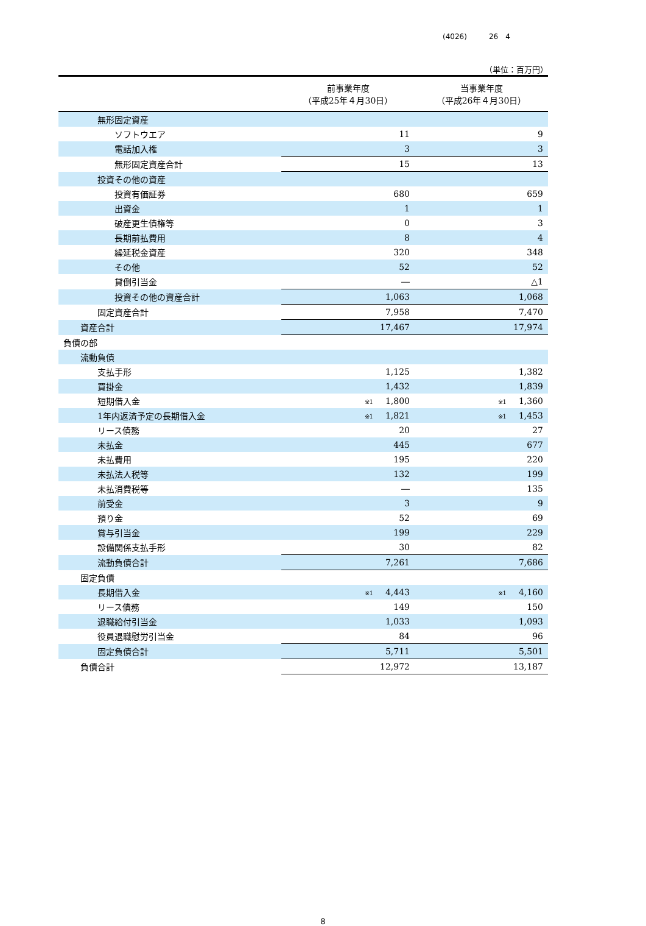(4026)　　　26　4
（単位：百万円）
| | 前事業年度 （平成25年４月30日） | 当事業年度 （平成26年４月30日） |
| --- | --- | --- |
| 無形固定資産 | | |
| ソフトウエア | 11 | 9 |
| 電話加入権 | 3 | 3 |
| 無形固定資産合計 | 15 | 13 |
| 投資その他の資産 | | |
| 投資有価証券 | 680 | 659 |
| 出資金 | 1 | 1 |
| 破産更生債権等 | 0 | 3 |
| 長期前払費用 | 8 | 4 |
| 繰延税金資産 | 320 | 348 |
| その他 | 52 | 52 |
| 貸倒引当金 | ― | △1 |
| 投資その他の資産合計 | 1,063 | 1,068 |
| 固定資産合計 | 7,958 | 7,470 |
| 資産合計 | 17,467 | 17,974 |
| 負債の部 | | |
| 流動負債 | | |
| 支払手形 | 1,125 | 1,382 |
| 買掛金 | 1,432 | 1,839 |
| 短期借入金 | ※1 1,800 | ※1 1,360 |
| 1年内返済予定の長期借入金 | ※1 1,821 | ※1 1,453 |
| リース債務 | 20 | 27 |
| 未払金 | 445 | 677 |
| 未払費用 | 195 | 220 |
| 未払法人税等 | 132 | 199 |
| 未払消費税等 | ― | 135 |
| 前受金 | 3 | 9 |
| 預り金 | 52 | 69 |
| 賞与引当金 | 199 | 229 |
| 設備関係支払手形 | 30 | 82 |
| 流動負債合計 | 7,261 | 7,686 |
| 固定負債 | | |
| 長期借入金 | ※1 4,443 | ※1 4,160 |
| リース債務 | 149 | 150 |
| 退職給付引当金 | 1,033 | 1,093 |
| 役員退職慰労引当金 | 84 | 96 |
| 固定負債合計 | 5,711 | 5,501 |
| 負債合計 | 12,972 | 13,187 |
8